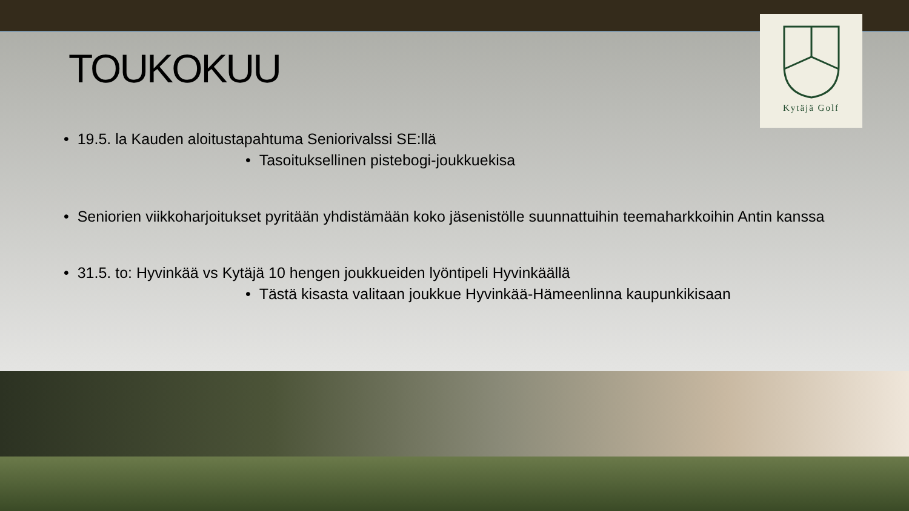Kytäjä Golf
TOUKOKUU
• 19.5. la Kauden aloitustapahtuma Seniorivalssi SE:llä
• Tasoituksellinen pistebogi-joukkuekisa
• Seniorien viikkoharjoitukset pyritään yhdistämään koko jäsenistölle suunnattuihin teemaharkkoihin Antin kanssa
• 31.5. to: Hyvinkää vs Kytäjä 10 hengen joukkueiden lyöntipeli Hyvinkäällä
• Tästä kisasta valitaan joukkue Hyvinkää-Hämeenlinna kaupunkikisaan